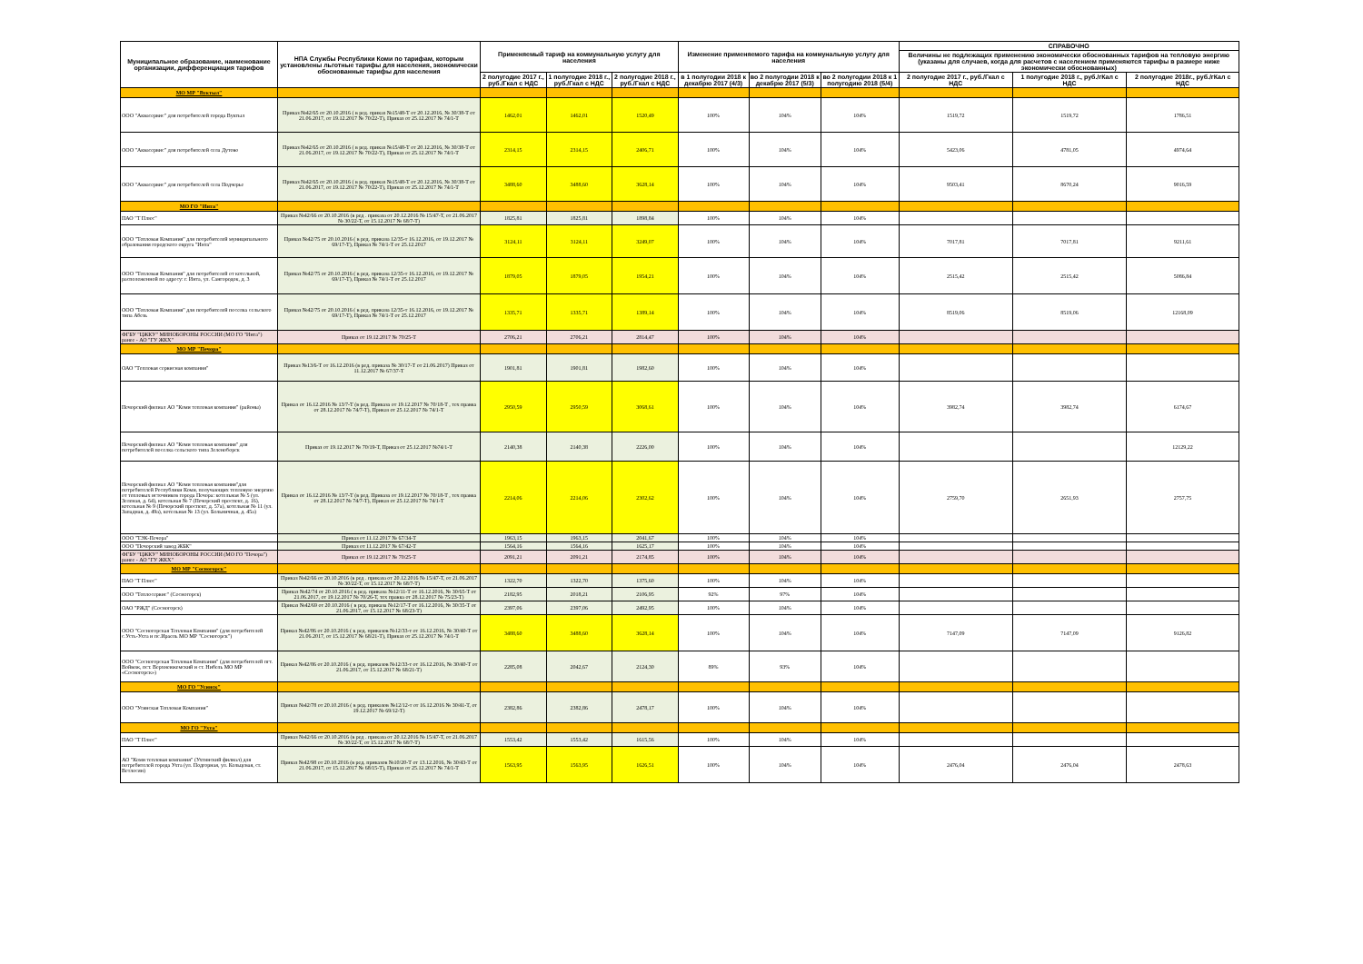| Муниципальное образование, наименование организации, дифференциация тарифов | НПА Службы Республики Коми по тарифам, которым установлены льготные тарифы для населения, экономически обоснованные тарифы для населения | Применяемый тариф на коммунальную услугу для населения | | | Изменение применяемого тарифа на коммунальную услугу для населения | | | СПРАВОЧНО | | |
| --- | --- | --- | --- | --- | --- | --- | --- | --- | --- | --- |
| | | | | | | | | Величины не подлежащих применению экономически обоснованных тарифов на тепловую энергию (указаны для случаев, когда для расчетов с населением применяются тарифы в размере ниже экономически обоснованных) | | |
| | | 2 полугодие 2017 г., руб./Гкал с НДС | 1 полугодие 2018 г., руб./Гкал с НДС | 2 полугодие 2018 г., руб./Гкал с НДС | в 1 полугодии 2018 к декабрю 2017 (4/3) | во 2 полугодии 2018 к декабрю 2017 (5/3) | во 2 полугодии 2018 к 1 полугодию 2018 (5/4) | 2 полугодие 2017 г., руб./Гкал с НДС | 1 полугодие 2018 г., руб./гКал с НДС | 2 полугодие 2018г., руб./гКал с НДС |
| МО МР "Вуктыл" | | | | | | | | | | |
| ООО "Аквасервис" для потребителей города Вуктыл | Приказ №42/65 от 20.10.2016 ( в ред. приказ №15/48-Т от 20.12.2016, № 30/38-Т от 21.06.2017, от 19.12.2017 № 70/22-Т), Приказ от 25.12.2017 № 74/1-Т | 1462,01 | 1462,01 | 1520,49 | 100% | 104% | 104% | 1519,72 | 1519,72 | 1786,51 |
| ООО "Аквасервис" для потребителей села Дутово | Приказ №42/65 от 20.10.2016 ( в ред. приказ №15/48-Т от 20.12.2016, № 30/38-Т от 21.06.2017, от 19.12.2017 № 70/22-Т), Приказ от 25.12.2017 № 74/1-Т | 2314,15 | 2314,15 | 2406,71 | 100% | 104% | 104% | 5423,06 | 4781,05 | 4974,64 |
| ООО "Аквасервис" для потребителей села Подчерье | Приказ №42/65 от 20.10.2016 ( в ред. приказ №15/48-Т от 20.12.2016, № 30/38-Т от 21.06.2017, от 19.12.2017 № 70/22-Т), Приказ от 25.12.2017 № 74/1-Т | 3488,60 | 3488,60 | 3628,14 | 100% | 104% | 104% | 9503,41 | 8670,24 | 9016,59 |
| МО ГО "Инта" | | | | | | | | | | |
| ПАО "Т Плюс" | Приказ №42/66 от 20.10.2016 (в ред . приказа от 20.12.2016 № 15/47-Т, от 21.06.2017 № 30/22-Т, от 15.12.2017 № 68/7-Т) | 1825,81 | 1825,81 | 1898,84 | 100% | 104% | 104% | | | |
| ООО "Тепловая Компания" для потребителей муниципального образования городского округа "Инта" | Приказ №42/75 от 20.10.2016 ( в ред. приказа 12/35-т 16.12.2016, от 19.12.2017 № 69/17-Т), Приказ № 74/1-Т от 25.12.2017 | 3124,11 | 3124,11 | 3249,07 | 100% | 104% | 104% | 7017,81 | 7017,81 | 9211,61 |
| ООО "Тепловая Компания" для потребителей от котельной, расположенной по адресу: г. Инта, ул. Сангородок, д. 3 | Приказ №42/75 от 20.10.2016 ( в ред. приказа 12/35-т 16.12.2016, от 19.12.2017 № 69/17-Т), Приказ № 74/1-Т от 25.12.2017 | 1879,05 | 1879,05 | 1954,21 | 100% | 104% | 104% | 2515,42 | 2515,42 | 5086,84 |
| ООО "Тепловая Компания" для потребителей поселка сельского типа Абезь | Приказ №42/75 от 20.10.2016 ( в ред. приказа 12/35-т 16.12.2016, от 19.12.2017 № 69/17-Т), Приказ № 74/1-Т от 25.12.2017 | 1335,71 | 1335,71 | 1389,14 | 100% | 104% | 104% | 8519,06 | 8519,06 | 12168,09 |
| ФГБУ "ЦЖКУ" МИНОБОРОНЫ РОССИИ (МО ГО "Инта") ранее - АО "ГУ ЖКХ" | Приказ от 19.12.2017 № 70/25-Т | 2706,21 | 2706,21 | 2814,47 | 100% | 104% | 104% | | | |
| МО МР "Печора" | | | | | | | | | | |
| ОАО "Тепловая сервисная компания" | Приказ №13/6-Т от 16.12.2016 (в ред. приказа № 30/17-Т от 21.06.2017) Приказ от 11.12.2017 № 67/37-Т | 1901,81 | 1901,81 | 1982,60 | 100% | 104% | 104% | | | |
| Печорский филиал АО "Коми тепловая компания" (районы) | Приказ от 16.12.2016 № 13/7-Т (в ред. Приказа от 19.12.2017 № 70/18-Т , тех правка от 28.12.2017 № 74/7-Т), Приказ от 25.12.2017 № 74/1-Т | 2950,59 | 2950,59 | 3068,61 | 100% | 104% | 104% | 3982,74 | 3982,74 | 6174,67 |
| Печорский филиал АО "Коми тепловая компания" для потребителей поселка сельского типа Зеленоборск | Приказ от 19.12.2017 № 70/19-Т, Приказ от 25.12.2017 №74/1-Т | 2140,38 | 2140,38 | 2226,00 | 100% | 104% | 104% | | | 12129,22 |
| Печорский филиал АО "Коми тепловая компания"для потребителей Республики Коми, получающих тепловую энергию от тепловых источников города Печора: котельная № 5 (ул. Зеленая, д. 64), котельная № 7 (Печорский проспект, д. 16), котельная № 9 (Печорский проспект, д. 57а), котельная № 11 (ул. Западная, д. 49а), котельная № 13 (ул. Больничная, д. 45а) | Приказ от 16.12.2016 № 13/7-Т (в ред. Приказа от 19.12.2017 № 70/18-Т , тех правка от 28.12.2017 № 74/7-Т), Приказ от 25.12.2017 № 74/1-Т | 2214,06 | 2214,06 | 2302,62 | 100% | 104% | 104% | 2759,70 | 2651,93 | 2757,75 |
| ООО "ТЭК-Печора" | Приказ от 11.12.2017 № 67/34-Т | 1963,15 | 1963,15 | 2041,67 | 100% | 104% | 104% | | | |
| ООО "Печорский завод ЖБК" | Приказ от 11.12.2017 № 67/42-Т | 1564,16 | 1564,16 | 1625,17 | 100% | 104% | 104% | | | |
| ФГБУ "ЦЖКУ" МИНОБОРОНЫ РОССИИ (МО ГО "Печора") ранее - АО "ГУ ЖКХ" | Приказ от 19.12.2017 № 70/25-Т | 2091,21 | 2091,21 | 2174,85 | 100% | 104% | 104% | | | |
| МО МР "Сосногорск" | | | | | | | | | | |
| ПАО "Т Плюс" | Приказ №42/66 от 20.10.2016 (в ред . приказа от 20.12.2016 № 15/47-Т, от 21.06.2017 № 30/22-Т, от 15.12.2017 № 68/7-Т) | 1322,70 | 1322,70 | 1375,60 | 100% | 104% | 104% | | | |
| ООО "Теплосервис" (Сосногорск) | Приказ №42/74 от 20.10.2016 ( в ред. приказа №12/11-Т от 16.12.2016, № 30/65-Т от 21.06.2017, от 19.12.2017 № 70/26-Т, тех правка от 28.12.2017 № 75/23-Т) | 2182,95 | 2018,21 | 2106,95 | 92% | 97% | 104% | | | |
| ОАО "РЖД" (Сосногорск) | Приказ №42/69 от 20.10.2016 ( в ред. приказа №12/17-Т от 16.12.2016, № 30/35-Т от 21.06.2017, от 15.12.2017 № 68/23-Т) | 2397,06 | 2397,06 | 2492,95 | 100% | 104% | 104% | | | |
| ООО "Сосногорская Тепловая Компания" (для потребителей с.Усть-Ухта и пс.Ираель МО МР "Сосногорск") | Приказ №42/86 от 20.10.2016 ( в ред. приказов №12/33-т от 16.12.2016, № 30/40-Т от 21.06.2017, от 15.12.2017 № 68/21-Т), Приказ от 25.12.2017 № 74/1-Т | 3488,60 | 3488,60 | 3628,14 | 100% | 104% | 104% | 7147,09 | 7147,09 | 9126,82 |
| ООО "Сосногорская Тепловая Компания" (для потребителей пгт. Войвож, пст. Верхнеижемский и ст. Нибель МО МР «Сосногорск») | Приказ №42/86 от 20.10.2016 ( в ред. приказов №12/33-т от 16.12.2016, № 30/40-Т от 21.06.2017, от 15.12.2017 № 68/21-Т) | 2285,08 | 2042,67 | 2124,30 | 89% | 93% | 104% | | | |
| МО ГО "Усинск" | | | | | | | | | | |
| ООО "Усинская Тепловая Компания" | Приказ №42/78 от 20.10.2016 ( в ред. приказов №12/12-т от 16.12.2016 № 30/41-Т, от 19.12.2017 № 69/12-Т) | 2382,86 | 2382,86 | 2478,17 | 100% | 104% | 104% | | | |
| МО ГО "Ухта" | | | | | | | | | | |
| ПАО "Т Плюс" | Приказ №42/66 от 20.10.2016 (в ред . приказа от 20.12.2016 № 15/47-Т, от 21.06.2017 № 30/22-Т, от 15.12.2017 № 68/7-Т) | 1553,42 | 1553,42 | 1615,56 | 100% | 104% | 104% | | | |
| АО "Коми тепловая компания" (Ухтинский филиал) для потребителей города Ухта (ул. Подгорная, ул. Кольцевая, ст. Ветлосян) | Приказ №42/98 от 20.10.2016 (в ред. приказов №10/20-Т от 13.12.2016, № 30/43-Т от 21.06.2017, от 15.12.2017 № 68/15-Т), Приказ от 25.12.2017 № 74/1-Т | 1563,95 | 1563,95 | 1626,51 | 100% | 104% | 104% | 2476,04 | 2476,04 | 2478,63 |